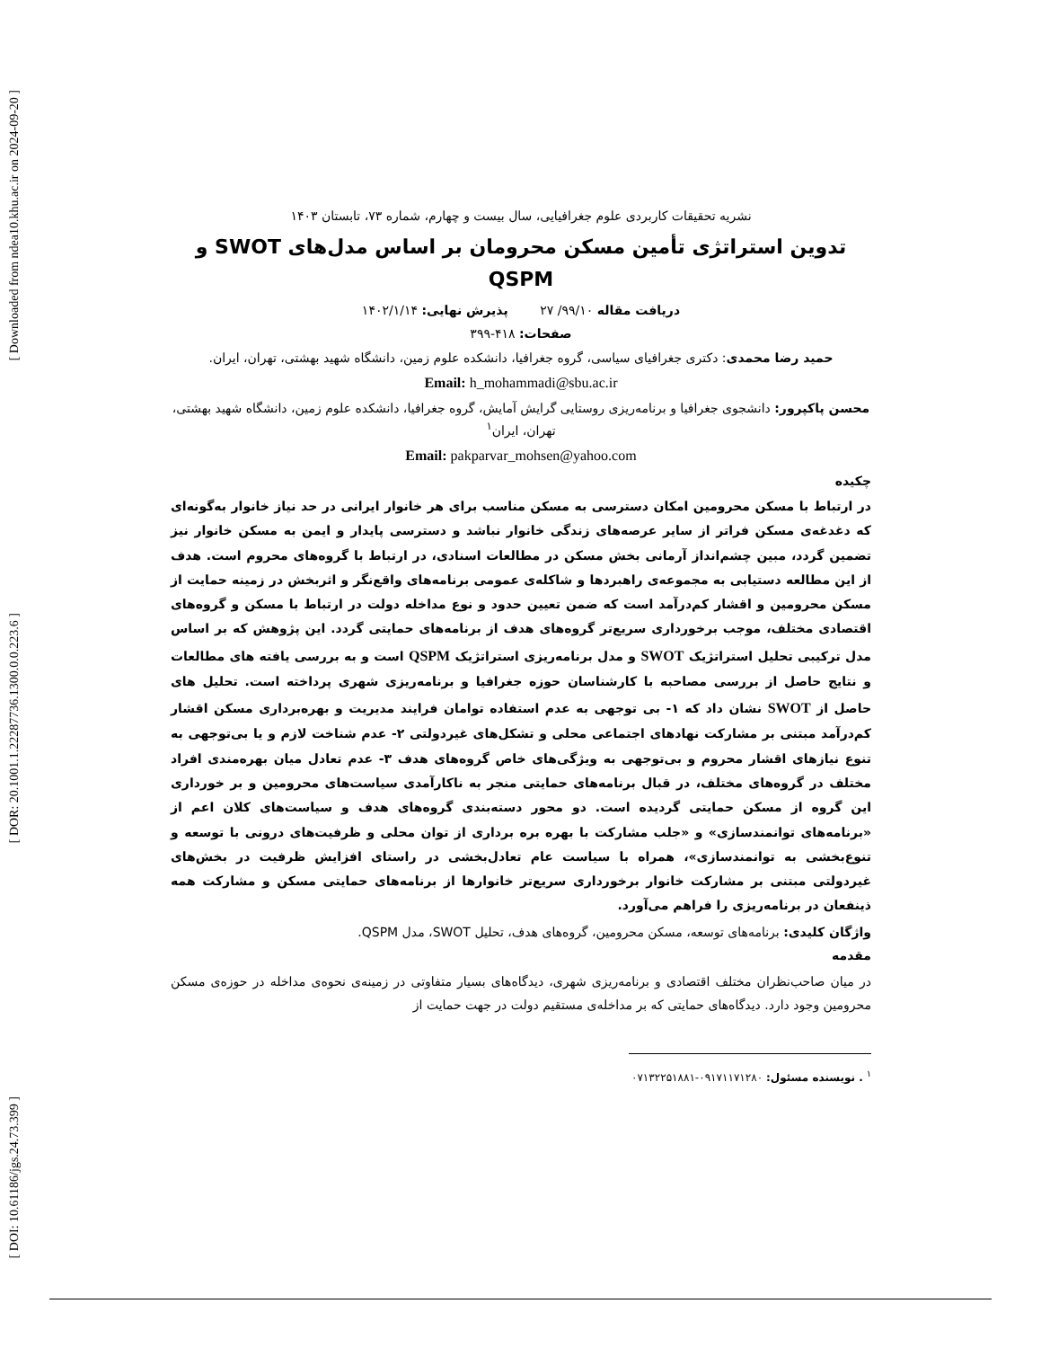[ Downloaded from ndea10.khu.ac.ir on 2024-09-20 ]
[ DOR: 20.1001.1.22287736.1300.0.0.223.6 ]
[ DOI: 10.61186/jgs.24.73.399 ]
نشریه تحقیقات کاربردی علوم جغرافیایی، سال بیست و چهارم، شماره ۷۳، تابستان ۱۴۰۳
تدوین استراتژی تأمین مسکن محرومان بر اساس مدل‌های SWOT و QSPM
دریافت مقاله ۹۹/۱۰/ ۲۷ پذیرش نهایی: ۱۴۰۲/۱/۱۴
صفحات: ۴۱۸-۳۹۹
حمید رضا محمدی: دکتری جغرافیای سیاسی، گروه جغرافیا، دانشکده علوم زمین، دانشگاه شهید بهشتی، تهران، ایران.
Email: h_mohammadi@sbu.ac.ir
محسن پاکپرور: دانشجوی جغرافیا و برنامه‌ریزی روستایی گرایش آمایش، گروه جغرافیا، دانشکده علوم زمین، دانشگاه شهید بهشتی، تهران، ایران<sup>۱</sup>
Email: pakparvar_mohsen@yahoo.com
چکیده
در ارتباط با مسکن محرومین امکان دسترسی به مسکن مناسب برای هر خانوار ایرانی در حد نیاز خانوار به‌گونه‌ای که دغدغه‌ی مسکن فراتر از سایر عرصه‌های زندگی خانوار نباشد و دسترسی پایدار و ایمن به مسکن خانوار نیز تضمین گردد، مبین چشم‌انداز آرمانی بخش مسکن در مطالعات اسنادی، در ارتباط با گروه‌های محروم است. هدف از این مطالعه دستیابی به مجموعه‌ی راهبردها و شاکله‌ی عمومی برنامه‌های واقع‌نگر و اثربخش در زمینه حمایت از مسکن محرومین و اقشار کم‌درآمد است که ضمن تعیین حدود و نوع مداخله دولت در ارتباط با مسکن و گروه‌های اقتصادی مختلف، موجب برخورداری سریع‌تر گروه‌های هدف از برنامه‌های حمایتی گردد. این پژوهش که بر اساس مدل ترکیبی تحلیل استراتژیک SWOT و مدل برنامه‌ریزی استراتژیک QSPM است و به بررسی یافته های مطالعات و نتایج حاصل از بررسی مصاحبه با کارشناسان حوزه جغرافیا و برنامه‌ریزی شهری پرداخته است. تحلیل های حاصل از SWOT نشان داد که ۱- بی توجهی به عدم استفاده توامان فرایند مدیریت و بهره‌برداری مسکن اقشار کم‌درآمد مبتنی بر مشارکت نهادهای اجتماعی محلی و تشکل‌های غیردولتی ۲- عدم شناخت لازم و یا بی‌توجهی به تنوع نیازهای اقشار محروم و بی‌توجهی به ویژگی‌های خاص گروه‌های هدف ۳- عدم تعادل میان بهره‌مندی افراد مختلف در گروه‌های مختلف، در قبال برنامه‌های حمایتی منجر به ناکارآمدی سیاست‌های محرومین و بر خورداری این گروه از مسکن حمایتی گردیده است. دو محور دسته‌بندی گروه‌های هدف و سیاست‌های کلان اعم از «برنامه‌های توانمندسازی» و «جلب مشارکت با بهره بره برداری از توان محلی و ظرفیت‌های درونی با توسعه و تنوع‌بخشی به توانمندسازی»، همراه با سیاست عام تعادل‌بخشی در راستای افزایش ظرفیت در بخش‌های غیردولتی مبتنی بر مشارکت خانوار برخورداری سریع‌تر خانوارها از برنامه‌های حمایتی مسکن و مشارکت همه ذینفعان در برنامه‌ریزی را فراهم می‌آورد.
واژگان کلیدی: برنامه‌های توسعه، مسکن محرومین، گروه‌های هدف، تحلیل SWOT، مدل QSPM.
مقدمه
در میان صاحب‌نظران مختلف اقتصادی و برنامه‌ریزی شهری، دیدگاه‌های بسیار متفاوتی در زمینه‌ی نحوه‌ی مداخله در حوزه‌ی مسکن محرومین وجود دارد. دیدگاه‌های حمایتی که بر مداخله‌ی مستقیم دولت در جهت حمایت از
<sup>۱</sup> . نویسنده مسئول: ۰۹۱۷۱۱۷۱۲۸۰-۰۷۱۳۲۲۵۱۸۸۱